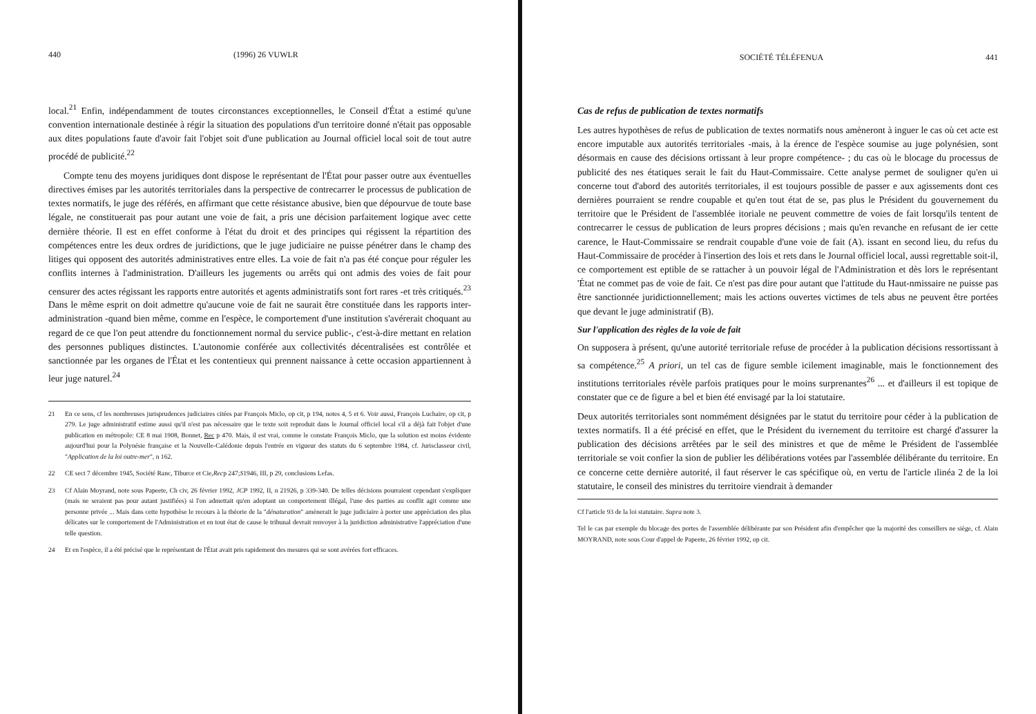440 (1996) 26 VUWLR
local.<sup>21</sup> Enfin, indépendamment de toutes circonstances exceptionnelles, le Conseil d'État a estimé qu'une convention internationale destinée à régir la situation des populations d'un territoire donné n'était pas opposable aux dites populations faute d'avoir fait l'objet soit d'une publication au Journal officiel local soit de tout autre procédé de publicité.<sup>22</sup>
Compte tenu des moyens juridiques dont dispose le représentant de l'État pour passer outre aux éventuelles directives émises par les autorités territoriales dans la perspective de contrecarrer le processus de publication de textes normatifs, le juge des référés, en affirmant que cette résistance abusive, bien que dépourvue de toute base légale, ne constituerait pas pour autant une voie de fait, a pris une décision parfaitement logique avec cette dernière théorie. Il est en effet conforme à l'état du droit et des principes qui régissent la répartition des compétences entre les deux ordres de juridictions, que le juge judiciaire ne puisse pénétrer dans le champ des litiges qui opposent des autorités administratives entre elles. La voie de fait n'a pas été conçue pour réguler les conflits internes à l'administration. D'ailleurs les jugements ou arrêts qui ont admis des voies de fait pour censurer des actes régissant les rapports entre autorités et agents administratifs sont fort rares -et très critiqués.<sup>23</sup> Dans le même esprit on doit admettre qu'aucune voie de fait ne saurait être constituée dans les rapports inter-administration -quand bien même, comme en l'espèce, le comportement d'une institution s'avérerait choquant au regard de ce que l'on peut attendre du fonctionnement normal du service public-, c'est-à-dire mettant en relation des personnes publiques distinctes. L'autonomie conférée aux collectivités décentralisées est contrôlée et sanctionnée par les organes de l'État et les contentieux qui prennent naissance à cette occasion appartiennent à leur juge naturel.<sup>24</sup>
21
En ce sens, cf les nombreuses jurisprudences judiciaires citées par François Miclo, op cit, p 194, notes 4, 5 et 6. Voir aussi, François Luchaire, op cit, p 279. Le juge administratif estime aussi qu'il n'est pas nécessaire que le texte soit reproduit dans le Journal officiel local s'il a déjà fait l'objet d'une publication en métropole: CE 8 mai 1908, Bonnet, Rec p 470. Mais, il est vrai, comme le constate François Miclo, que la solution est moins évidente aujourd'hui pour la Polynésie française et la Nouvelle-Calédonie depuis l'entrée en vigueur des statuts du 6 septembre 1984, cf. Jurisclasseur civil, "Application de la loi outre-mer", n 162.
22 CE sect 7 décembre 1945, Société Ranc, Tiburce et Cie, Rec p 247; S 1946, III, p 29, conclusions Lefas.
23
Cf Alain Moyrand, note sous Papeete, Ch civ, 26 février 1992, JCP 1992, II, n 21926, p 339-340. De telles décisions pourraient cependant s'expliquer (mais ne seraient pas pour autant justifiées) si l'on admettait qu'en adoptant un comportement illégal, l'une des parties au conflit agit comme une personne privée ... Mais dans cette hypothèse le recours à la théorie de la "dénaturation" amènerait le juge judiciaire à porter une appréciation des plus délicates sur le comportement de l'Administration et en tout état de cause le tribunal devrait renvoyer à la juridiction administrative l'appréciation d'une telle question.
24 Et en l'espèce, il a été précisé que le représentant de l'État avait pris rapidement des mesures qui se sont avérées fort efficaces.
SOCIÉTÉ TÉLÉFENUA 441
Cas de refus de publication de textes normatifs
Les autres hypothèses de refus de publication de textes normatifs nous amèneront à inguer le cas où cet acte est encore imputable aux autorités territoriales -mais, à la érence de l'espèce soumise au juge polynésien, sont désormais en cause des décisions ortissant à leur propre compétence- ; du cas où le blocage du processus de publicité des nes étatiques serait le fait du Haut-Commissaire. Cette analyse permet de souligner qu'en ui concerne tout d'abord des autorités territoriales, il est toujours possible de passer e aux agissements dont ces dernières pourraient se rendre coupable et qu'en tout état de se, pas plus le Président du gouvernement du territoire que le Président de l'assemblée itoriale ne peuvent commettre de voies de fait lorsqu'ils tentent de contrecarrer le cessus de publication de leurs propres décisions ; mais qu'en revanche en refusant de ier cette carence, le Haut-Commissaire se rendrait coupable d'une voie de fait (A). issant en second lieu, du refus du Haut-Commissaire de procéder à l'insertion des lois et rets dans le Journal officiel local, aussi regrettable soit-il, ce comportement est eptible de se rattacher à un pouvoir légal de l'Administration et dès lors le représentant 'État ne commet pas de voie de fait. Ce n'est pas dire pour autant que l'attitude du Haut-nmissaire ne puisse pas être sanctionnée juridictionnellement; mais les actions ouvertes victimes de tels abus ne peuvent être portées que devant le juge administratif (B).
Sur l'application des règles de la voie de fait
On supposera à présent, qu'une autorité territoriale refuse de procéder à la publication décisions ressortissant à sa compétence.<sup>25</sup> A priori, un tel cas de figure semble icilement imaginable, mais le fonctionnement des institutions territoriales révèle parfois pratiques pour le moins surprenantes<sup>26</sup> ... et d'ailleurs il est topique de constater que ce de figure a bel et bien été envisagé par la loi statutaire.
Deux autorités territoriales sont nommément désignées par le statut du territoire pour céder à la publication de textes normatifs. Il a été précisé en effet, que le Président du ivernement du territoire est chargé d'assurer la publication des décisions arrêtées par le seil des ministres et que de même le Président de l'assemblée territoriale se voit confier la sion de publier les délibérations votées par l'assemblée délibérante du territoire. En ce concerne cette dernière autorité, il faut réserver le cas spécifique où, en vertu de l'article ılinéa 2 de la loi statutaire, le conseil des ministres du territoire viendrait à demander
Cf l'article 93 de la loi statutaire. Supra note 3.
Tel le cas par exemple du blocage des portes de l'assemblée délibérante par son Président afin d'empêcher que la majorité des conseillers ne siège, cf. Alain MOYRAND, note sous Cour d'appel de Papeete, 26 février 1992, op cit.